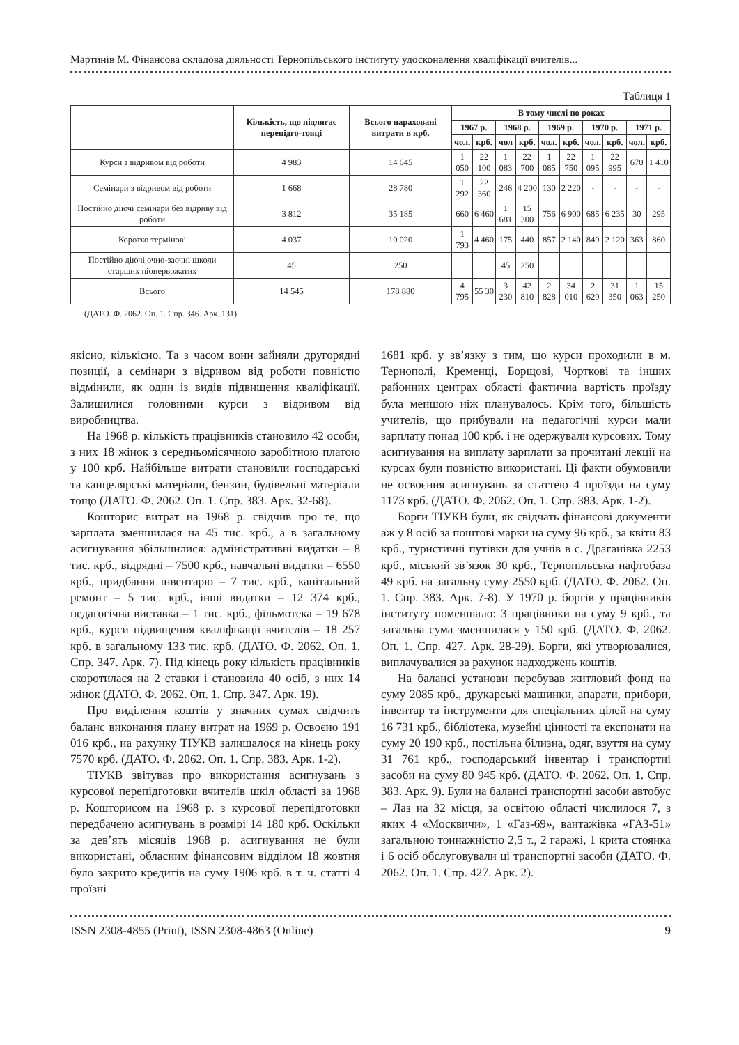Мартинів М. Фінансова складова діяльності Тернопільського інституту удосконалення кваліфікації вчителів...
Таблиця 1
| | Кількість, що підлягає перепідго-товці | Всього нараховані витрати в крб. | В тому числі по роках | | | | | | | | | |
| --- | --- | --- | --- | --- | --- | --- | --- | --- | --- | --- | --- | --- |
| | | | 1967 р. | | 1968 р. | | 1969 р. | | 1970 р. | | 1971 р. | |
| | | | чол. | крб. | чол | крб. | чол. | крб. | чол. | крб. | чол. | крб. |
| Курси з відривом від роботи | 4 983 | 14 645 | 1 050 | 22 100 | 1 083 | 22 700 | 1 085 | 22 750 | 1 095 | 22 995 | 670 | 1 410 |
| Семінари з відривом від роботи | 1 668 | 28 780 | 1 292 | 22 360 | 246 | 4 200 | 130 | 2 220 | - | - | - | - |
| Постійно діючі семінари без відриву від роботи | 3 812 | 35 185 | 660 | 6 460 | 1 681 | 15 300 | 756 | 6 900 | 685 | 6 235 | 30 | 295 |
| Коротко термінові | 4 037 | 10 020 | 1 793 | 4 460 | 175 | 440 | 857 | 2 140 | 849 | 2 120 | 363 | 860 |
| Постійно діючі очно-заочні школи старших піонервожатих | 45 | 250 | | | 45 | 250 | | | | | | |
| Всього | 14 545 | 178 880 | 4 795 | 55 30 | 3 230 | 42 810 | 2 828 | 34 010 | 2 629 | 31 350 | 1 063 | 15 250 |
(ДАТО. Ф. 2062. Оп. 1. Спр. 346. Арк. 131).
якісно, кількісно. Та з часом вони зайняли другорядні позиції, а семінари з відривом від роботи повністю відмінили, як один із видів підвищення кваліфікації. Залишилися головними курси з відривом від виробництва.
На 1968 р. кількість працівників становило 42 особи, з них 18 жінок з середньомісячною заробітною платою у 100 крб. Найбільше витрати становили господарські та канцелярські матеріали, бензин, будівельні матеріали тощо (ДАТО. Ф. 2062. Оп. 1. Спр. 383. Арк. 32-68).
Кошторис витрат на 1968 р. свідчив про те, що зарплата зменшилася на 45 тис. крб., а в загальному асигнування збільшилися: адміністративні видатки – 8 тис. крб., відрядні – 7500 крб., навчальні видатки – 6550 крб., придбання інвентарю – 7 тис. крб., капітальний ремонт – 5 тис. крб., інші видатки – 12 374 крб., педагогічна виставка – 1 тис. крб., фільмотека – 19 678 крб., курси підвищення кваліфікації вчителів – 18 257 крб. в загальному 133 тис. крб. (ДАТО. Ф. 2062. Оп. 1. Спр. 347. Арк. 7). Під кінець року кількість працівників скоротилася на 2 ставки і становила 40 осіб, з них 14 жінок (ДАТО. Ф. 2062. Оп. 1. Спр. 347. Арк. 19).
Про виділення коштів у значних сумах свідчить баланс виконання плану витрат на 1969 р. Освоєно 191 016 крб., на рахунку ТІУКВ залишалося на кінець року 7570 крб. (ДАТО. Ф. 2062. Оп. 1. Спр. 383. Арк. 1-2).
ТІУКВ звітував про використання асигнувань з курсової перепідготовки вчителів шкіл області за 1968 р. Кошторисом на 1968 р. з курсової перепідготовки передбачено асигнувань в розмірі 14 180 крб. Оскільки за дев’ять місяців 1968 р. асигнування не були використані, обласним фінансовим відділом 18 жовтня було закрито кредитів на суму 1906 крб. в т. ч. статті 4 проїзні
1681 крб. у зв’язку з тим, що курси проходили в м. Тернополі, Кременці, Борщові, Чорткові та інших районних центрах області фактична вартість проїзду була меншою ніж планувалось. Крім того, більшість учителів, що прибували на педагогічні курси мали зарплату понад 100 крб. і не одержували курсових. Тому асигнування на виплату зарплати за прочитані лекції на курсах були повністю використані. Ці факти обумовили не освоєння асигнувань за статтею 4 проїзди на суму 1173 крб. (ДАТО. Ф. 2062. Оп. 1. Спр. 383. Арк. 1-2).
Борги ТІУКВ були, як свідчать фінансові документи аж у 8 осіб за поштові марки на суму 96 крб., за квіти 83 крб., туристичні путівки для учнів в с. Драганівка 2253 крб., міський зв’язок 30 крб., Тернопільська нафтобаза 49 крб. на загальну суму 2550 крб. (ДАТО. Ф. 2062. Оп. 1. Спр. 383. Арк. 7-8). У 1970 р. боргів у працівників інституту поменшало: 3 працівники на суму 9 крб., та загальна сума зменшилася у 150 крб. (ДАТО. Ф. 2062. Оп. 1. Спр. 427. Арк. 28-29). Борги, які утворювалися, виплачувалися за рахунок надходжень коштів.
На балансі установи перебував житловий фонд на суму 2085 крб., друкарські машинки, апарати, прибори, інвентар та інструменти для спеціальних цілей на суму 16 731 крб., бібліотека, музейні цінності та експонати на суму 20 190 крб., постільна білизна, одяг, взуття на суму 31 761 крб., господарський інвентар і транспортні засоби на суму 80 945 крб. (ДАТО. Ф. 2062. Оп. 1. Спр. 383. Арк. 9). Були на балансі транспортні засоби автобус – Лаз на 32 місця, за освітою області числилося 7, з яких 4 «Москвичи», 1 «Газ-69», вантажівка «ГАЗ-51» загальною тоннажністю 2,5 т., 2 гаражі, 1 крита стоянка і 6 осіб обслуговували ці транспортні засоби (ДАТО. Ф. 2062. Оп. 1. Спр. 427. Арк. 2).
ISSN 2308-4855 (Print), ISSN 2308-4863 (Online) 9